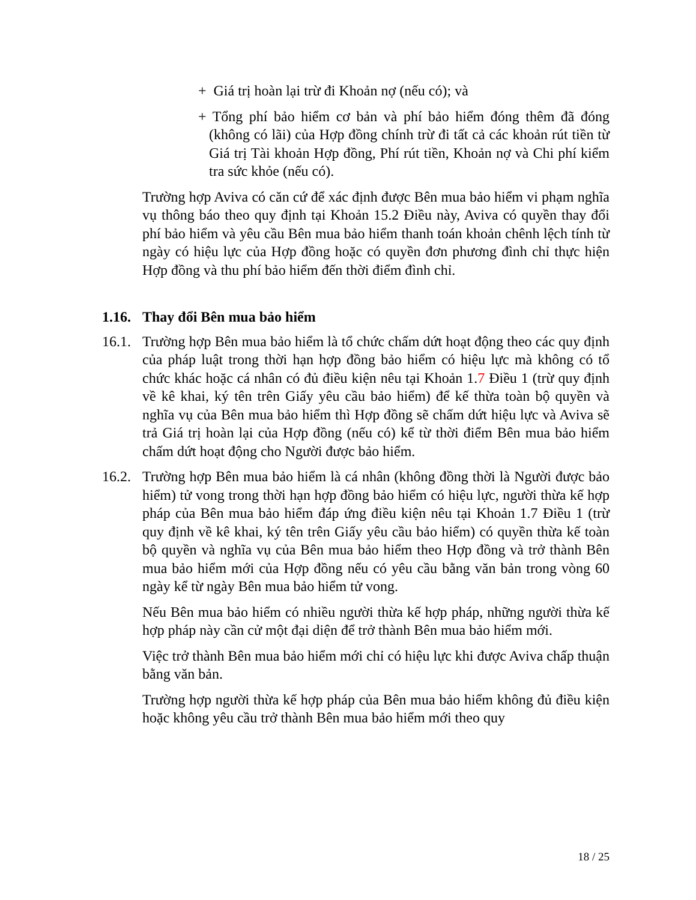+ Giá trị hoàn lại trừ đi Khoản nợ (nếu có); và
+ Tổng phí bảo hiểm cơ bản và phí bảo hiểm đóng thêm đã đóng (không có lãi) của Hợp đồng chính trừ đi tất cả các khoản rút tiền từ Giá trị Tài khoản Hợp đồng, Phí rút tiền, Khoản nợ và Chi phí kiểm tra sức khỏe (nếu có).
Trường hợp Aviva có căn cứ để xác định được Bên mua bảo hiểm vi phạm nghĩa vụ thông báo theo quy định tại Khoản 15.2 Điều này, Aviva có quyền thay đổi phí bảo hiểm và yêu cầu Bên mua bảo hiểm thanh toán khoản chênh lệch tính từ ngày có hiệu lực của Hợp đồng hoặc có quyền đơn phương đình chỉ thực hiện Hợp đồng và thu phí bảo hiểm đến thời điểm đình chỉ.
1.16. Thay đổi Bên mua bảo hiểm
16.1.
Trường hợp Bên mua bảo hiểm là tổ chức chấm dứt hoạt động theo các quy định của pháp luật trong thời hạn hợp đồng bảo hiểm có hiệu lực mà không có tổ chức khác hoặc cá nhân có đủ điều kiện nêu tại Khoản 1.7 Điều 1 (trừ quy định về kê khai, ký tên trên Giấy yêu cầu bảo hiểm) để kế thừa toàn bộ quyền và nghĩa vụ của Bên mua bảo hiểm thì Hợp đồng sẽ chấm dứt hiệu lực và Aviva sẽ trả Giá trị hoàn lại của Hợp đồng (nếu có) kể từ thời điểm Bên mua bảo hiểm chấm dứt hoạt động cho Người được bảo hiểm.
16.2.
Trường hợp Bên mua bảo hiểm là cá nhân (không đồng thời là Người được bảo hiểm) tử vong trong thời hạn hợp đồng bảo hiểm có hiệu lực, người thừa kế hợp pháp của Bên mua bảo hiểm đáp ứng điều kiện nêu tại Khoản 1.7 Điều 1 (trừ quy định về kê khai, ký tên trên Giấy yêu cầu bảo hiểm) có quyền thừa kế toàn bộ quyền và nghĩa vụ của Bên mua bảo hiểm theo Hợp đồng và trở thành Bên mua bảo hiểm mới của Hợp đồng nếu có yêu cầu bằng văn bản trong vòng 60 ngày kể từ ngày Bên mua bảo hiểm tử vong.
Nếu Bên mua bảo hiểm có nhiều người thừa kế hợp pháp, những người thừa kế hợp pháp này cần cử một đại diện để trở thành Bên mua bảo hiểm mới.
Việc trở thành Bên mua bảo hiểm mới chỉ có hiệu lực khi được Aviva chấp thuận bằng văn bản.
Trường hợp người thừa kế hợp pháp của Bên mua bảo hiểm không đủ điều kiện hoặc không yêu cầu trở thành Bên mua bảo hiểm mới theo quy
18 / 25